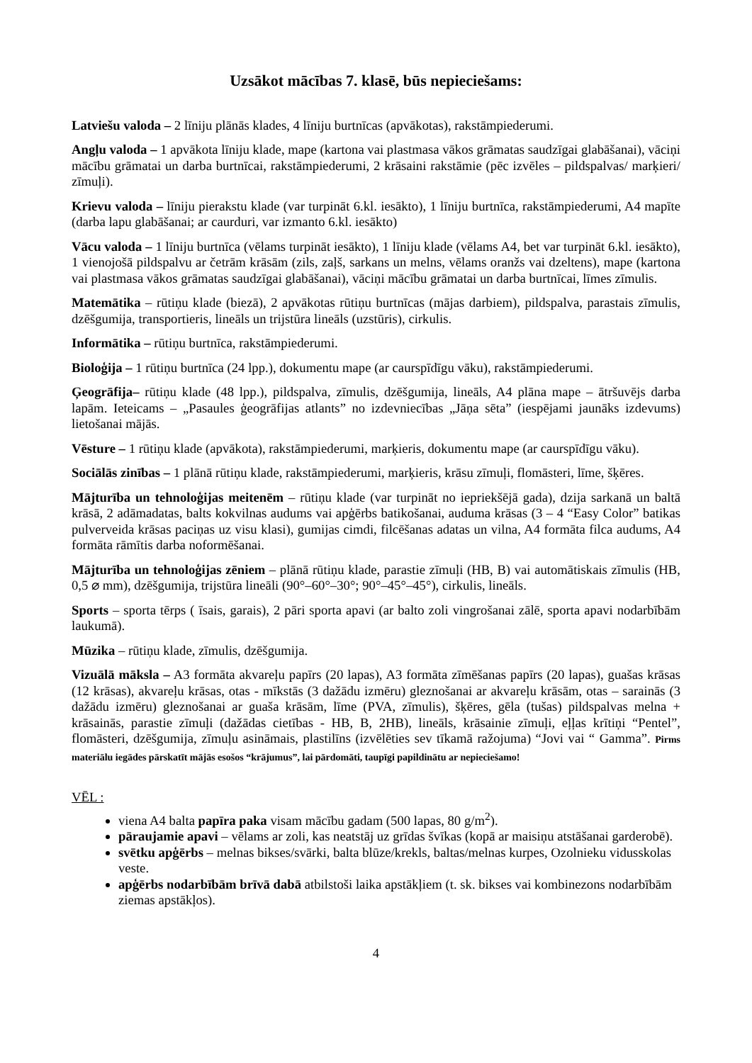Uzsākot mācības 7. klasē, būs nepieciešams:
Latviešu valoda – 2 līniju plānās klades, 4 līniju burtnīcas (apvākotas), rakstāmpiederumi.
Angļu valoda – 1 apvākota līniju klade, mape (kartona vai plastmasa vākos grāmatas saudzīgai glabāšanai), vāciņi mācību grāmatai un darba burtnīcai, rakstāmpiederumi, 2 krāsaini rakstāmie (pēc izvēles – pildspalvas/ marķieri/ zīmuļi).
Krievu valoda – līniju pierakstu klade (var turpināt 6.kl. iesākto), 1 līniju burtnīca, rakstāmpiederumi, A4 mapīte (darba lapu glabāšanai; ar caurduri, var izmanto 6.kl. iesākto)
Vācu valoda – 1 līniju burtnīca (vēlams turpināt iesākto), 1 līniju klade (vēlams A4, bet var turpināt 6.kl. iesākto), 1 vienojošā pildspalvu ar četrām krāsām (zils, zaļš, sarkans un melns, vēlams oranžs vai dzeltens), mape (kartona vai plastmasa vākos grāmatas saudzīgai glabāšanai), vāciņi mācību grāmatai un darba burtnīcai, līmes zīmulis.
Matemātika – rūtiņu klade (biezā), 2 apvākotas rūtiņu burtnīcas (mājas darbiem), pildspalva, parastais zīmulis, dzēšgumija, transportieris, lineāls un trijstūra lineāls (uzstūris), cirkulis.
Informātika – rūtiņu burtnīca, rakstāmpiederumi.
Bioloģija – 1 rūtiņu burtnīca (24 lpp.), dokumentu mape (ar caurspīdīgu vāku), rakstāmpiederumi.
Ģeogrāfija– rūtiņu klade (48 lpp.), pildspalva, zīmulis, dzēšgumija, lineāls, A4 plāna mape – ātršuvējs darba lapām. Ieteicams – „Pasaules ģeogrāfijas atlants” no izdevniecības „Jāņa sēta” (iespējami jaunāks izdevums) lietošanai mājās.
Vēsture – 1 rūtiņu klade (apvākota), rakstāmpiederumi, marķieris, dokumentu mape (ar caurspīdīgu vāku).
Sociālās zinības – 1 plānā rūtiņu klade, rakstāmpiederumi, marķieris, krāsu zīmuļi, flomāsteri, līme, šķēres.
Mājturība un tehnoloģijas meitenēm – rūtiņu klade (var turpināt no iepriekšējā gada), dzija sarkanā un baltā krāsā, 2 adāmadatas, balts kokvilnas audums vai apģērbs batikošanai, auduma krāsas (3 – 4 “Easy Color” batikas pulverveida krāsas paciņas uz visu klasi), gumijas cimdi, filcēšanas adatas un vilna, A4 formāta filca audums, A4 formāta rāmītis darba noformēšanai.
Mājturība un tehnoloģijas zēniem – plānā rūtiņu klade, parastie zīmuļi (HB, B) vai automātiskais zīmulis (HB, 0,5 ⌀ mm), dzēšgumija, trijstūra lineāli (90°–60°–30°; 90°–45°–45°), cirkulis, lineāls.
Sports – sporta tērps ( īsais, garais), 2 pāri sporta apavi (ar balto zoli vingrošanai zālē, sporta apavi nodarbībām laukumā).
Mūzika – rūtiņu klade, zīmulis, dzēšgumija.
Vizuālā māksla – A3 formāta akvareļu papīrs (20 lapas), A3 formāta zīmēšanas papīrs (20 lapas), guašas krāsas (12 krāsas), akvareļu krāsas, otas - mīkstās (3 dažādu izmēru) gleznošanai ar akvareļu krāsām, otas – sarainās (3 dažādu izmēru) gleznošanai ar guaša krāsām, līme (PVA, zīmulis), šķēres, gēla (tušas) pildspalvas melna + krāsainās, parastie zīmuļi (dažādas cietības - HB, B, 2HB), lineāls, krāsainie zīmuļi, eļļas krītiņi “Pentel”, flomāsteri, dzēšgumija, zīmuļu asināmais, plastilīns (izvēlēties sev tīkamā ražojuma) “Jovi vai “ Gamma”. Pirms materiālu iegādes pārskatīt mājās esošos “krājumus”, lai pārdomāti, taupīgi papildinātu ar nepieciešamo!
VĒL :
viena A4 balta papīra paka visam mācību gadam (500 lapas, 80 g/m<sup>2</sup>).
pāraujamie apavi – vēlams ar zoli, kas neatstāj uz grīdas švīkas (kopā ar maisiņu atstāšanai garderobē).
svētku apģērbs – melnas bikses/svārki, balta blūze/krekls, baltas/melnas kurpes, Ozolnieku vidusskolas veste.
apģērbs nodarbībām brīvā dabā atbilstoši laika apstākļiem (t. sk. bikses vai kombinezons nodarbībām ziemas apstākļos).
4